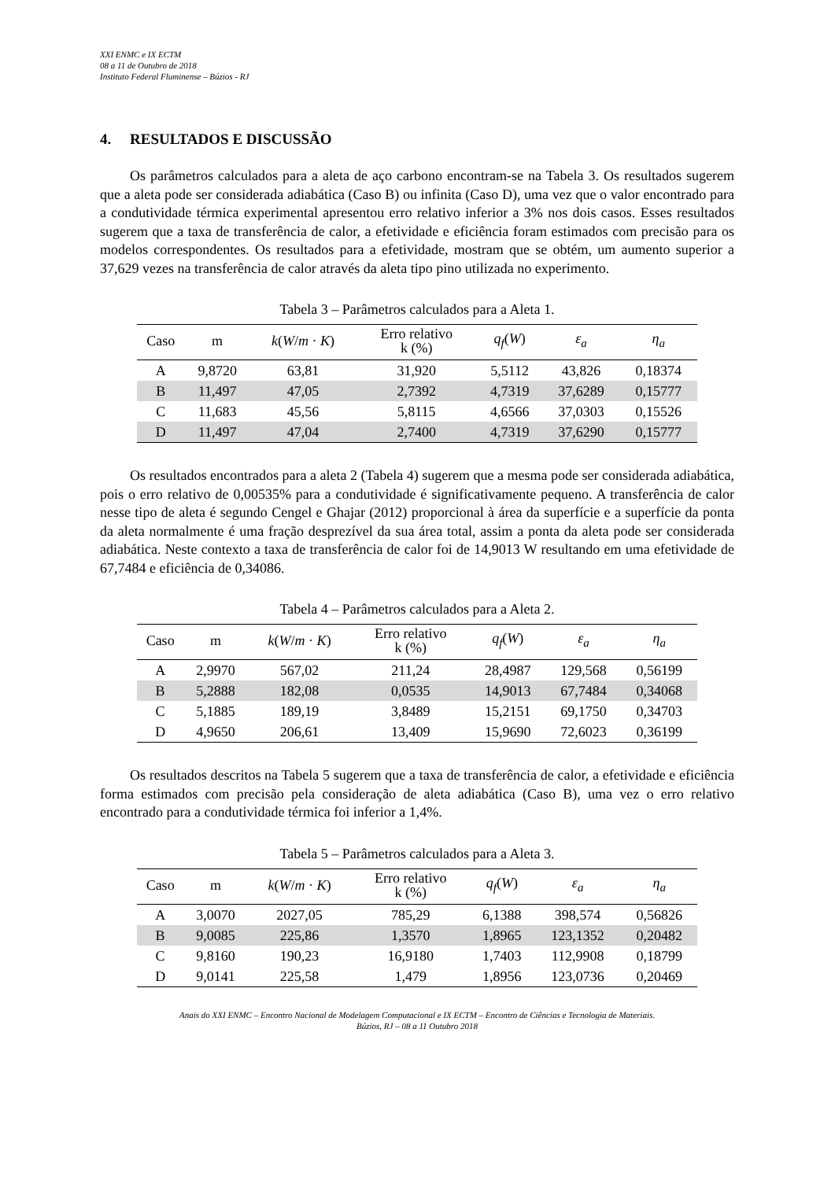XXI ENMC e IX ECTM
08 a 11 de Outubro de 2018
Instituto Federal Fluminense – Búzios - RJ
4. RESULTADOS E DISCUSSÃO
Os parâmetros calculados para a aleta de aço carbono encontram-se na Tabela 3. Os resultados sugerem que a aleta pode ser considerada adiabática (Caso B) ou infinita (Caso D), uma vez que o valor encontrado para a condutividade térmica experimental apresentou erro relativo inferior a 3% nos dois casos. Esses resultados sugerem que a taxa de transferência de calor, a efetividade e eficiência foram estimados com precisão para os modelos correspondentes. Os resultados para a efetividade, mostram que se obtém, um aumento superior a 37,629 vezes na transferência de calor através da aleta tipo pino utilizada no experimento.
Tabela 3 – Parâmetros calculados para a Aleta 1.
| Caso | m | k ( W / m · K ) | Erro relativo k (%) | q<sub>f</sub> ( W ) | ε<sub>a</sub> | η<sub>a</sub> |
| --- | --- | --- | --- | --- | --- | --- |
| A | 9,8720 | 63,81 | 31,920 | 5,5112 | 43,826 | 0,18374 |
| B | 11,497 | 47,05 | 2,7392 | 4,7319 | 37,6289 | 0,15777 |
| C | 11,683 | 45,56 | 5,8115 | 4,6566 | 37,0303 | 0,15526 |
| D | 11,497 | 47,04 | 2,7400 | 4,7319 | 37,6290 | 0,15777 |
Os resultados encontrados para a aleta 2 (Tabela 4) sugerem que a mesma pode ser considerada adiabática, pois o erro relativo de 0,00535% para a condutividade é significativamente pequeno. A transferência de calor nesse tipo de aleta é segundo Cengel e Ghajar (2012) proporcional à área da superfície e a superfície da ponta da aleta normalmente é uma fração desprezível da sua área total, assim a ponta da aleta pode ser considerada adiabática. Neste contexto a taxa de transferência de calor foi de 14,9013 W resultando em uma efetividade de 67,7484 e eficiência de 0,34086.
Tabela 4 – Parâmetros calculados para a Aleta 2.
| Caso | m | k ( W / m · K ) | Erro relativo k (%) | q<sub>f</sub> ( W ) | ε<sub>a</sub> | η<sub>a</sub> |
| --- | --- | --- | --- | --- | --- | --- |
| A | 2,9970 | 567,02 | 211,24 | 28,4987 | 129,568 | 0,56199 |
| B | 5,2888 | 182,08 | 0,0535 | 14,9013 | 67,7484 | 0,34068 |
| C | 5,1885 | 189,19 | 3,8489 | 15,2151 | 69,1750 | 0,34703 |
| D | 4,9650 | 206,61 | 13,409 | 15,9690 | 72,6023 | 0,36199 |
Os resultados descritos na Tabela 5 sugerem que a taxa de transferência de calor, a efetividade e eficiência forma estimados com precisão pela consideração de aleta adiabática (Caso B), uma vez o erro relativo encontrado para a condutividade térmica foi inferior a 1,4%.
Tabela 5 – Parâmetros calculados para a Aleta 3.
| Caso | m | k ( W / m · K ) | Erro relativo k (%) | q<sub>f</sub> ( W ) | ε<sub>a</sub> | η<sub>a</sub> |
| --- | --- | --- | --- | --- | --- | --- |
| A | 3,0070 | 2027,05 | 785,29 | 6,1388 | 398,574 | 0,56826 |
| B | 9,0085 | 225,86 | 1,3570 | 1,8965 | 123,1352 | 0,20482 |
| C | 9,8160 | 190,23 | 16,9180 | 1,7403 | 112,9908 | 0,18799 |
| D | 9,0141 | 225,58 | 1,479 | 1,8956 | 123,0736 | 0,20469 |
Anais do XXI ENMC – Encontro Nacional de Modelagem Computacional e IX ECTM – Encontro de Ciências e Tecnologia de Materiais.
Búzios, RJ – 08 a 11 Outubro 2018